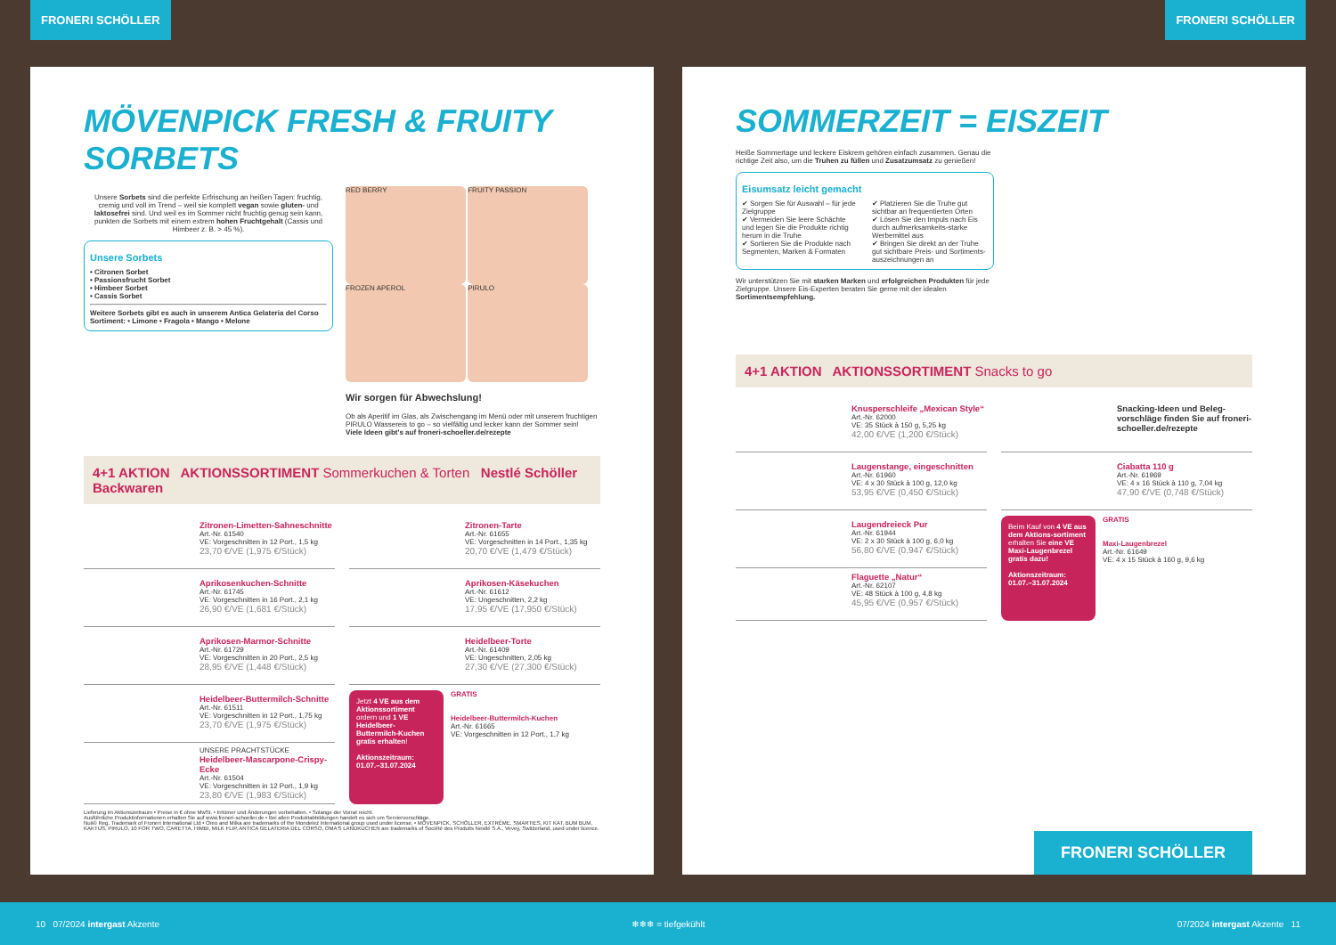FRONERI SCHÖLLER FRONERI SCHÖLLER
MÖVENPICK FRESH & FRUITY SORBETS
Unsere Sorbets sind die perfekte Erfrischung an heißen Tagen: fruchtig, cremig und voll im Trend – weil sie komplett vegan sowie gluten- und laktosefrei sind. Und weil es im Sommer nicht fruchtig genug sein kann, punkten die Sorbets mit einem extrem hohen Fruchtgehalt (Cassis und Himbeer z. B. > 45 %).
Unsere Sorbets
• Citronen Sorbet
• Passionsfrucht Sorbet
• Himbeer Sorbet
• Cassis Sorbet
Weitere Sorbets gibt es auch in unserem Antica Gelateria del Corso Sortiment: • Limone • Fragola • Mango • Melone
RED BERRY FRUITY PASSION FROZEN APEROL PIRULO
Wir sorgen für Abwechslung!
Ob als Aperitif im Glas, als Zwischengang im Menü oder mit unserem fruchtigen PIRULO Wassereis to go – so vielfältig und lecker kann der Sommer sein!
Viele Ideen gibt's auf froneri-schoeller.de/rezepte
4+1 AKTION AKTIONSSORTIMENT Sommerkuchen & Torten Nestlé Schöller Backwaren
Zitronen-Limetten-Sahneschnitte
Art.-Nr. 61540
VE: Vorgeschnitten in 12 Port., 1,5 kg
23,70 €/VE (1,975 €/Stück)
Zitronen-Tarte
Art.-Nr. 61655
VE: Vorgeschnitten in 14 Port., 1,35 kg
20,70 €/VE (1,479 €/Stück)
Aprikosenkuchen-Schnitte
Art.-Nr. 61745
VE: Vorgeschnitten in 16 Port., 2,1 kg
26,90 €/VE (1,681 €/Stück)
Aprikosen-Käsekuchen
Art.-Nr. 61612
VE: Ungeschnitten, 2,2 kg
17,95 €/VE (17,950 €/Stück)
Aprikosen-Marmor-Schnitte
Art.-Nr. 61729
VE: Vorgeschnitten in 20 Port., 2,5 kg
28,95 €/VE (1,448 €/Stück)
Heidelbeer-Torte
Art.-Nr. 61409
VE: Ungeschnitten, 2,05 kg
27,30 €/VE (27,300 €/Stück)
Heidelbeer-Buttermilch-Schnitte
Art.-Nr. 61511
VE: Vorgeschnitten in 12 Port., 1,75 kg
23,70 €/VE (1,975 €/Stück)
UNSERE PRACHTSTÜCKE
Heidelbeer-Mascarpone-Crispy-Ecke
Art.-Nr. 61504
VE: Vorgeschnitten in 12 Port., 1,9 kg
23,80 €/VE (1,983 €/Stück)
Jetzt 4 VE aus dem Aktionssortiment ordern und 1 VE Heidelbeer-Buttermilch-Kuchen gratis erhalten!
Aktionszeitraum: 01.07.–31.07.2024
GRATIS
Heidelbeer-Buttermilch-Kuchen
Art.-Nr. 61665
VE: Vorgeschnitten in 12 Port., 1,7 kg
Lieferung im Aktionszeitraum • Preise in € ohne MwSt. • Irrtümer und Änderungen vorbehalten. • Solange der Vorrat reicht.
Ausführliche Produktinformationen erhalten Sie auf www.froneri-schoeller.de • Bei allen Produktabbildungen handelt es sich um Serviervorschläge.
Nuii® Reg. Trademark of Froneri International Ltd • Oreo and Milka are trademarks of the Mondelez International group used under license. • MÖVENPICK, SCHÖLLER, EXTRÊME, SMARTIES, KIT KAT, BUM BUM, KAKTUS, PIRULO, 10 FOR TWO, CARETTA, HIMBI, MILK FLIP, ANTICA GELATERIA DEL CORSO, OMA'S LANDKUCHEN are trademarks of Société des Produits Nestlé S.A., Vevey, Switzerland, used under licence.
SOMMERZEIT = EISZEIT
Heiße Sommertage und leckere Eiskrem gehören einfach zusammen. Genau die richtige Zeit also, um die Truhen zu füllen und Zusatzumsatz zu genießen!
Eisumsatz leicht gemacht
✔ Sorgen Sie für Auswahl – für jede Zielgruppe
✔ Vermeiden Sie leere Schächte und legen Sie die Produkte richtig herum in die Truhe
✔ Sortieren Sie die Produkte nach Segmenten, Marken & Formaten
✔ Platzieren Sie die Truhe gut sichtbar an frequentierten Orten
✔ Lösen Sie den Impuls nach Eis durch aufmerksamkeits-starke Werbemittel aus
✔ Bringen Sie direkt an der Truhe gut sichtbare Preis- und Sortiments-auszeichnungen an
Wir unterstützen Sie mit starken Marken und erfolgreichen Produkten für jede Zielgruppe. Unsere Eis-Experten beraten Sie gerne mit der idealen Sortimentsempfehlung.
4+1 AKTION AKTIONSSORTIMENT Snacks to go
Knusperschleife „Mexican Style“Art.-Nr. 62000
VE: 35 Stück à 150 g, 5,25 kg
42,00 €/VE (1,200 €/Stück)
Snacking-Ideen und Beleg-vorschläge finden Sie auf froneri-schoeller.de/rezepte
Laugenstange, eingeschnitten
Art.-Nr. 61960
VE: 4 x 30 Stück à 100 g, 12,0 kg
53,95 €/VE (0,450 €/Stück)
Ciabatta 110 g
Art.-Nr. 61969
VE: 4 x 16 Stück à 110 g, 7,04 kg
47,90 €/VE (0,748 €/Stück)
Laugendreieck Pur
Art.-Nr. 61944
VE: 2 x 30 Stück à 100 g, 6,0 kg
56,80 €/VE (0,947 €/Stück)
Flaguette „Natur“Art.-Nr. 62107
VE: 48 Stück à 100 g, 4,8 kg
45,95 €/VE (0,957 €/Stück)
Beim Kauf von 4 VE aus dem Aktions-sortiment erhalten Sie eine VE Maxi-Laugenbrezel gratis dazu!
Aktionszeitraum: 01.07.–31.07.2024
GRATIS
Maxi-Laugenbrezel
Art.-Nr. 61649
VE: 4 x 15 Stück à 160 g, 9,6 kg
FRONERI SCHÖLLER
10 07/2024 intergast Akzente ❄❄❄ = tiefgekühlt 07/2024 intergast Akzente 11